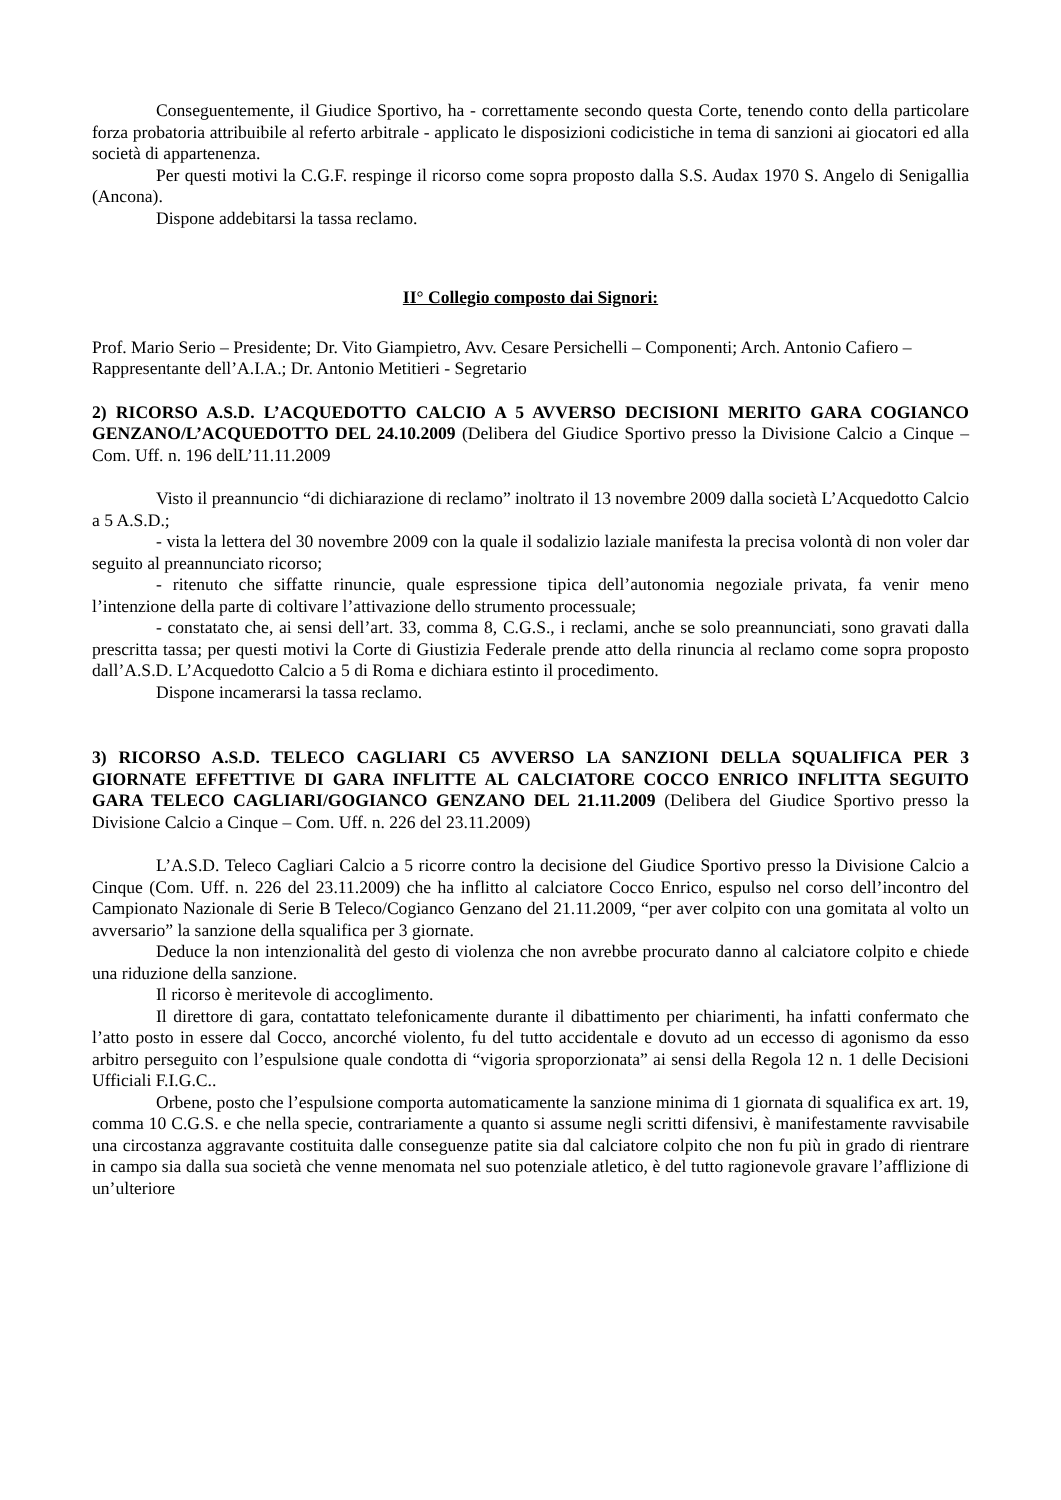Conseguentemente, il Giudice Sportivo, ha - correttamente secondo questa Corte, tenendo conto della particolare forza probatoria attribuibile al referto arbitrale - applicato le disposizioni codicistiche in tema di sanzioni ai giocatori ed alla società di appartenenza.
Per questi motivi la C.G.F. respinge il ricorso come sopra proposto dalla S.S. Audax 1970 S. Angelo di Senigallia (Ancona).
Dispone addebitarsi la tassa reclamo.
II° Collegio composto dai Signori:
Prof. Mario Serio – Presidente; Dr. Vito Giampietro, Avv. Cesare Persichelli – Componenti; Arch. Antonio Cafiero – Rappresentante dell’A.I.A.; Dr. Antonio Metitieri - Segretario
2) RICORSO A.S.D. L’ACQUEDOTTO CALCIO A 5 AVVERSO DECISIONI MERITO GARA COGIANCO GENZANO/L’ACQUEDOTTO DEL 24.10.2009 (Delibera del Giudice Sportivo presso la Divisione Calcio a Cinque – Com. Uff. n. 196 delL’11.11.2009
Visto il preannuncio “di dichiarazione di reclamo” inoltrato il 13 novembre 2009 dalla società L’Acquedotto Calcio a 5 A.S.D.;
- vista la lettera del 30 novembre 2009 con la quale il sodalizio laziale manifesta la precisa volontà di non voler dar seguito al preannunciato ricorso;
- ritenuto che siffatte rinuncie, quale espressione tipica dell’autonomia negoziale privata, fa venir meno l’intenzione della parte di coltivare l’attivazione dello strumento processuale;
- constatato che, ai sensi dell’art. 33, comma 8, C.G.S., i reclami, anche se solo preannunciati, sono gravati dalla prescritta tassa; per questi motivi la Corte di Giustizia Federale prende atto della rinuncia al reclamo come sopra proposto dall’A.S.D. L’Acquedotto Calcio a 5 di Roma e dichiara estinto il procedimento.
Dispone incamerarsi la tassa reclamo.
3) RICORSO A.S.D. TELECO CAGLIARI C5 AVVERSO LA SANZIONI DELLA SQUALIFICA PER 3 GIORNATE EFFETTIVE DI GARA INFLITTE AL CALCIATORE COCCO ENRICO INFLITTA SEGUITO GARA TELECO CAGLIARI/GOGIANCO GENZANO DEL 21.11.2009 (Delibera del Giudice Sportivo presso la Divisione Calcio a Cinque – Com. Uff. n. 226 del 23.11.2009)
L’A.S.D. Teleco Cagliari Calcio a 5 ricorre contro la decisione del Giudice Sportivo presso la Divisione Calcio a Cinque (Com. Uff. n. 226 del 23.11.2009) che ha inflitto al calciatore Cocco Enrico, espulso nel corso dell’incontro del Campionato Nazionale di Serie B Teleco/Cogianco Genzano del 21.11.2009, “per aver colpito con una gomitata al volto un avversario” la sanzione della squalifica per 3 giornate.
Deduce la non intenzionalità del gesto di violenza che non avrebbe procurato danno al calciatore colpito e chiede una riduzione della sanzione.
Il ricorso è meritevole di accoglimento.
Il direttore di gara, contattato telefonicamente durante il dibattimento per chiarimenti, ha infatti confermato che l’atto posto in essere dal Cocco, ancorché violento, fu del tutto accidentale e dovuto ad un eccesso di agonismo da esso arbitro perseguito con l’espulsione quale condotta di “vigoria sproporzionata” ai sensi della Regola 12 n. 1 delle Decisioni Ufficiali F.I.G.C..
Orbene, posto che l’espulsione comporta automaticamente la sanzione minima di 1 giornata di squalifica ex art. 19, comma 10 C.G.S. e che nella specie, contrariamente a quanto si assume negli scritti difensivi, è manifestamente ravvisabile una circostanza aggravante costituita dalle conseguenze patite sia dal calciatore colpito che non fu più in grado di rientrare in campo sia dalla sua società che venne menomata nel suo potenziale atletico, è del tutto ragionevole gravare l’afflizione di un’ulteriore